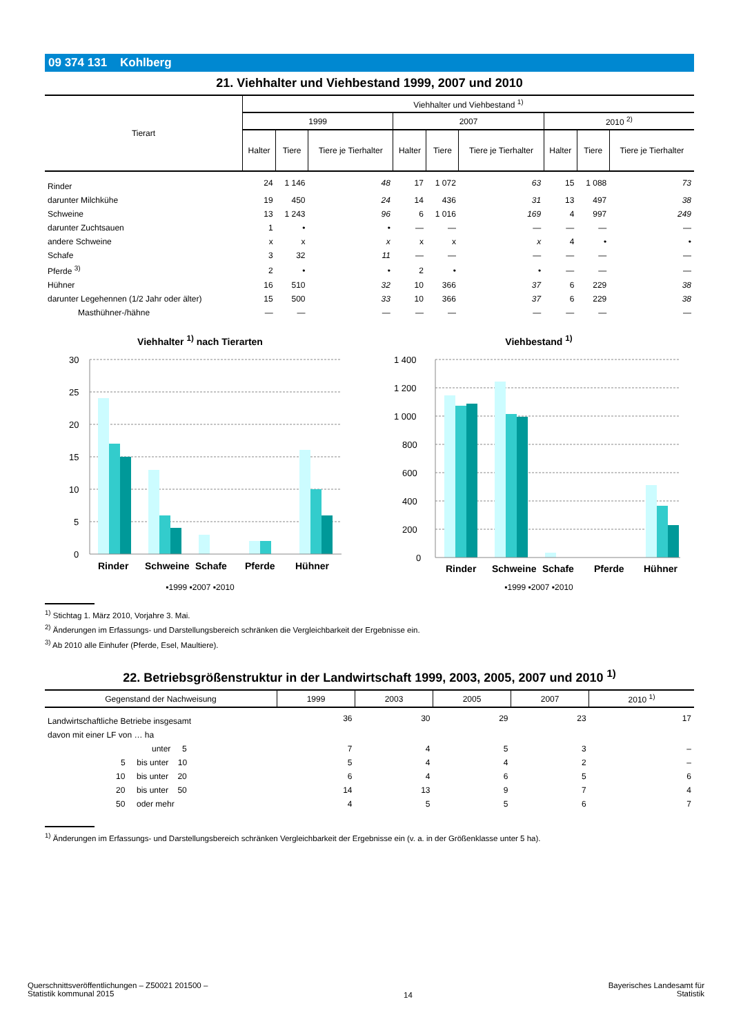09 374 131 Kohlberg
21. Viehhalter und Viehbestand 1999, 2007 und 2010
| Tierart | Viehhalter und Viehbestand <sup>1)</sup> | | | | | | | | |
| --- | --- | --- | --- | --- | --- | --- | --- | --- | --- |
| | 1999 | | | 2007 | | | 2010 <sup>2)</sup> | | |
| | Halter | Tiere | Tiere je Tierhalter | Halter | Tiere | Tiere je Tierhalter | Halter | Tiere | Tiere je Tierhalter |
| Rinder | 24 | 1 146 | 48 | 17 | 1 072 | 63 | 15 | 1 088 | 73 |
| darunter Milchkühe | 19 | 450 | 24 | 14 | 436 | 31 | 13 | 497 | 38 |
| Schweine | 13 | 1 243 | 96 | 6 | 1 016 | 169 | 4 | 997 | 249 |
| darunter Zuchtsauen | 1 | • | • | — | — | — | — | — | — |
| andere Schweine | x | x | x | x | x | x | 4 | • | • |
| Schafe | 3 | 32 | 11 | — | — | — | — | — | — |
| Pferde <sup>3)</sup> | 2 | • | • | 2 | • | • | — | — | — |
| Hühner | 16 | 510 | 32 | 10 | 366 | 37 | 6 | 229 | 38 |
| darunter Legehennen (1/2 Jahr oder älter) | 15 | 500 | 33 | 10 | 366 | 37 | 6 | 229 | 38 |
| Masthühner-/hähne | — | — | — | — | — | — | — | — | — |
Viehhalter <sup>1)</sup> nach Tierarten
30
25
20
15
10
5
0
Rinder
Schweine
Schafe
Pferde
Hühner
▪1999 ▪2007 ▪2010
Viehbestand <sup>1)</sup>
1 400
1 200
1 000
800
600
400
200
0
Rinder
Schweine
Schafe
Pferde
Hühner
▪1999 ▪2007 ▪2010
<sup>1)</sup> Stichtag 1. März 2010, Vorjahre 3. Mai.
<sup>2)</sup> Änderungen im Erfassungs- und Darstellungsbereich schränken die Vergleichbarkeit der Ergebnisse ein.
<sup>3)</sup> Ab 2010 alle Einhufer (Pferde, Esel, Maultiere).
22. Betriebsgrößenstruktur in der Landwirtschaft 1999, 2003, 2005, 2007 und 2010 <sup>1)</sup>
| Gegenstand der Nachweisung | 1999 | 2003 | 2005 | 2007 | 2010 <sup>1)</sup> |
| --- | --- | --- | --- | --- | --- |
| Landwirtschaftliche Betriebe insgesamt | 36 | 30 | 29 | 23 | 17 |
| davon mit einer LF von … ha | | | | | |
| unter 5 | 7 | 4 | 5 | 3 | – |
| 5 bis unter 10 | 5 | 4 | 4 | 2 | – |
| 10 bis unter 20 | 6 | 4 | 6 | 5 | 6 |
| 20 bis unter 50 | 14 | 13 | 9 | 7 | 4 |
| 50 oder mehr | 4 | 5 | 5 | 6 | 7 |
<sup>1)</sup> Änderungen im Erfassungs- und Darstellungsbereich schränken Vergleichbarkeit der Ergebnisse ein (v. a. in der Größenklasse unter 5 ha).
Querschnittsveröffentlichungen – Z50021 201500 –
Statistik kommunal 2015
14
Bayerisches Landesamt für
Statistik